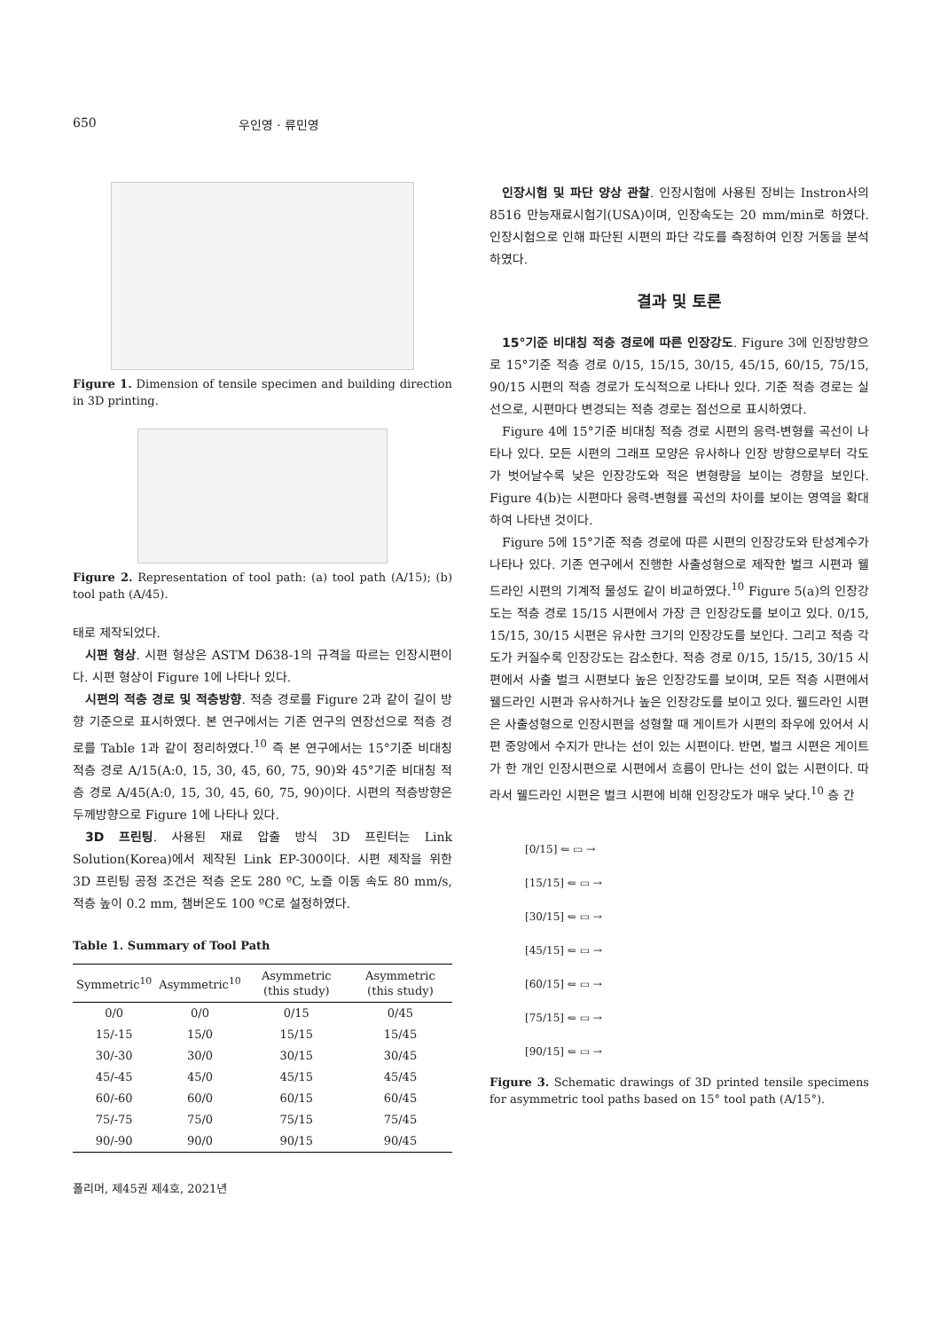650 우인영 · 류민영
Figure 1. Dimension of tensile specimen and building direction in 3D printing.
Figure 2. Representation of tool path: (a) tool path (A/15); (b) tool path (A/45).
태로 제작되었다.
시편 형상. 시편 형상은 ASTM D638-1의 규격을 따르는 인장시편이다. 시편 형상이 Figure 1에 나타나 있다.
시편의 적층 경로 및 적층방향. 적층 경로를 Figure 2과 같이 길이 방향 기준으로 표시하였다. 본 연구에서는 기존 연구의 연장선으로 적층 경로를 Table 1과 같이 정리하였다.<sup>10</sup> 즉 본 연구에서는 15°기준 비대칭 적층 경로 A/15(A:0, 15, 30, 45, 60, 75, 90)와 45°기준 비대칭 적층 경로 A/45(A:0, 15, 30, 45, 60, 75, 90)이다. 시편의 적층방향은 두께방향으로 Figure 1에 나타나 있다.
3D 프린팅. 사용된 재료 압출 방식 3D 프린터는 Link Solution(Korea)에서 제작된 Link EP-300이다. 시편 제작을 위한 3D 프린팅 공정 조건은 적층 온도 280 ºC, 노즐 이동 속도 80 mm/s, 적층 높이 0.2 mm, 챔버온도 100 ºC로 설정하였다.
Table 1. Summary of Tool Path
| Symmetric<sup>10</sup> | Asymmetric<sup>10</sup> | Asymmetric (this study) | Asymmetric (this study) |
| --- | --- | --- | --- |
| 0/0 | 0/0 | 0/15 | 0/45 |
| 15/-15 | 15/0 | 15/15 | 15/45 |
| 30/-30 | 30/0 | 30/15 | 30/45 |
| 45/-45 | 45/0 | 45/15 | 45/45 |
| 60/-60 | 60/0 | 60/15 | 60/45 |
| 75/-75 | 75/0 | 75/15 | 75/45 |
| 90/-90 | 90/0 | 90/15 | 90/45 |
인장시험 및 파단 양상 관찰. 인장시험에 사용된 장비는 Instron사의 8516 만능재료시험기(USA)이며, 인장속도는 20 mm/min로 하였다. 인장시험으로 인해 파단된 시편의 파단 각도를 측정하여 인장 거동을 분석하였다.
결과 및 토론
15°기준 비대칭 적층 경로에 따른 인장강도. Figure 3에 인장방향으로 15°기준 적층 경로 0/15, 15/15, 30/15, 45/15, 60/15, 75/15, 90/15 시편의 적층 경로가 도식적으로 나타나 있다. 기준 적층 경로는 실선으로, 시편마다 변경되는 적층 경로는 점선으로 표시하였다.
Figure 4에 15°기준 비대칭 적층 경로 시편의 응력-변형률 곡선이 나타나 있다. 모든 시편의 그래프 모양은 유사하나 인장 방향으로부터 각도가 벗어날수록 낮은 인장강도와 적은 변형량을 보이는 경향을 보인다. Figure 4(b)는 시편마다 응력-변형률 곡선의 차이를 보이는 영역을 확대하여 나타낸 것이다.
Figure 5에 15°기준 적층 경로에 따른 시편의 인장강도와 탄성계수가 나타나 있다. 기존 연구에서 진행한 사출성형으로 제작한 벌크 시편과 웰드라인 시편의 기계적 물성도 같이 비교하였다.<sup>10</sup> Figure 5(a)의 인장강도는 적층 경로 15/15 시편에서 가장 큰 인장강도를 보이고 있다. 0/15, 15/15, 30/15 시편은 유사한 크기의 인장강도를 보인다. 그리고 적층 각도가 커질수록 인장강도는 감소한다. 적층 경로 0/15, 15/15, 30/15 시편에서 사출 벌크 시편보다 높은 인장강도를 보이며, 모든 적층 시편에서 웰드라인 시편과 유사하거나 높은 인장강도를 보이고 있다. 웰드라인 시편은 사출성형으로 인장시편을 성형할 때 게이트가 시편의 좌우에 있어서 시편 중앙에서 수지가 만나는 선이 있는 시편이다. 반면, 벌크 시편은 게이트가 한 개인 인장시편으로 시편에서 흐름이 만나는 선이 없는 시편이다. 따라서 웰드라인 시편은 벌크 시편에 비해 인장강도가 매우 낮다.<sup>10</sup> 층 간
[0/15] ⇐ ▭ →
[15/15] ⇐ ▭ →
[30/15] ⇐ ▭ →
[45/15] ⇐ ▭ →
[60/15] ⇐ ▭ →
[75/15] ⇐ ▭ →
[90/15] ⇐ ▭ →
Figure 3. Schematic drawings of 3D printed tensile specimens for asymmetric tool paths based on 15° tool path (A/15°).
폴리머, 제45권 제4호, 2021년